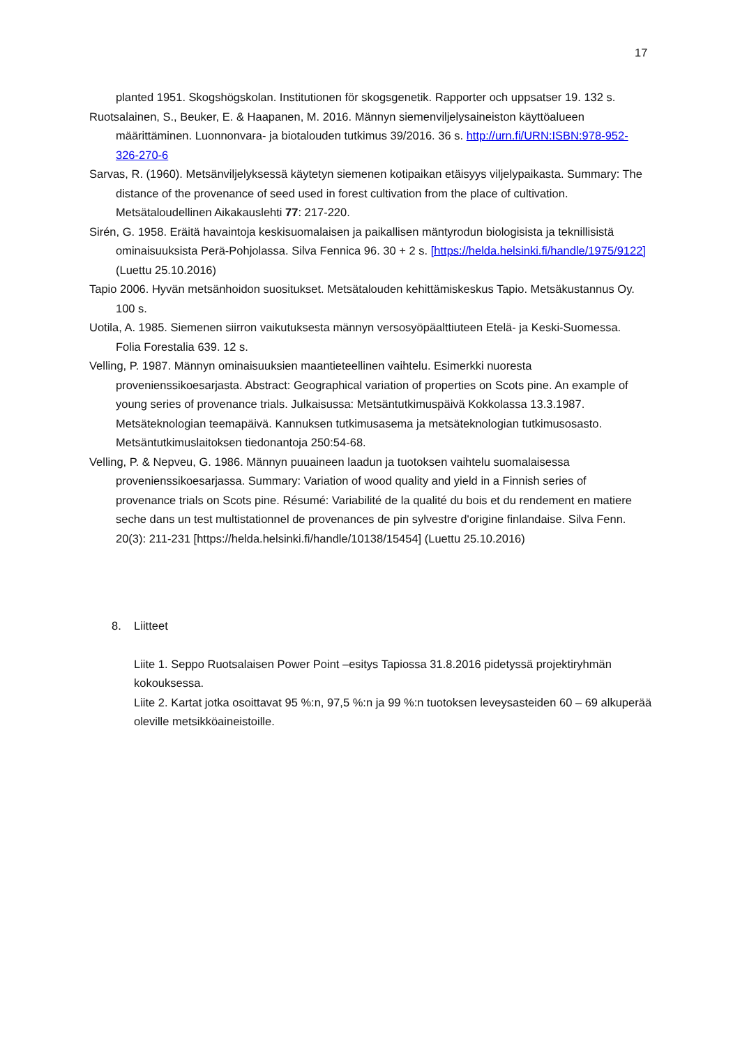17
planted 1951. Skogshögskolan. Institutionen för skogsgenetik. Rapporter och uppsatser 19. 132 s.
Ruotsalainen, S., Beuker, E. & Haapanen, M. 2016. Männyn siemenviljelysaineiston käyttöalueen määrittäminen. Luonnonvara- ja biotalouden tutkimus 39/2016. 36 s. http://urn.fi/URN:ISBN:978-952-326-270-6
Sarvas, R. (1960). Metsänviljelyksessä käytetyn siemenen kotipaikan etäisyys viljelypaikasta. Summary: The distance of the provenance of seed used in forest cultivation from the place of cultivation. Metsätaloudellinen Aikakauslehti 77: 217-220.
Sirén, G. 1958. Eräitä havaintoja keskisuomalaisen ja paikallisen mäntyrodun biologisista ja teknillisistä ominaisuuksista Perä-Pohjolassa. Silva Fennica 96. 30 + 2 s. [https://helda.helsinki.fi/handle/1975/9122] (Luettu 25.10.2016)
Tapio 2006. Hyvän metsänhoidon suositukset. Metsätalouden kehittämiskeskus Tapio. Metsäkustannus Oy. 100 s.
Uotila, A. 1985. Siemenen siirron vaikutuksesta männyn versosyöpäalttiuteen Etelä- ja Keski-Suomessa. Folia Forestalia 639. 12 s.
Velling, P. 1987. Männyn ominaisuuksien maantieteellinen vaihtelu. Esimerkki nuoresta provenienssikoesarjasta. Abstract: Geographical variation of properties on Scots pine. An example of young series of provenance trials. Julkaisussa: Metsäntutkimuspäivä Kokkolassa 13.3.1987. Metsäteknologian teemapäivä. Kannuksen tutkimusasema ja metsäteknologian tutkimusosasto. Metsäntutkimuslaitoksen tiedonantoja 250:54-68.
Velling, P. & Nepveu, G. 1986. Männyn puuaineen laadun ja tuotoksen vaihtelu suomalaisessa provenienssikoesarjassa. Summary: Variation of wood quality and yield in a Finnish series of provenance trials on Scots pine. Résumé: Variabilité de la qualité du bois et du rendement en matiere seche dans un test multistationnel de provenances de pin sylvestre d'origine finlandaise. Silva Fenn. 20(3): 211-231 [https://helda.helsinki.fi/handle/10138/15454] (Luettu 25.10.2016)
8. Liitteet
Liite 1. Seppo Ruotsalaisen Power Point –esitys Tapiossa 31.8.2016 pidetyssä projektiryhmän kokouksessa.
Liite 2. Kartat jotka osoittavat 95 %:n, 97,5 %:n ja 99 %:n tuotoksen leveysasteiden 60 – 69 alkuperää oleville metsikköaineistoille.